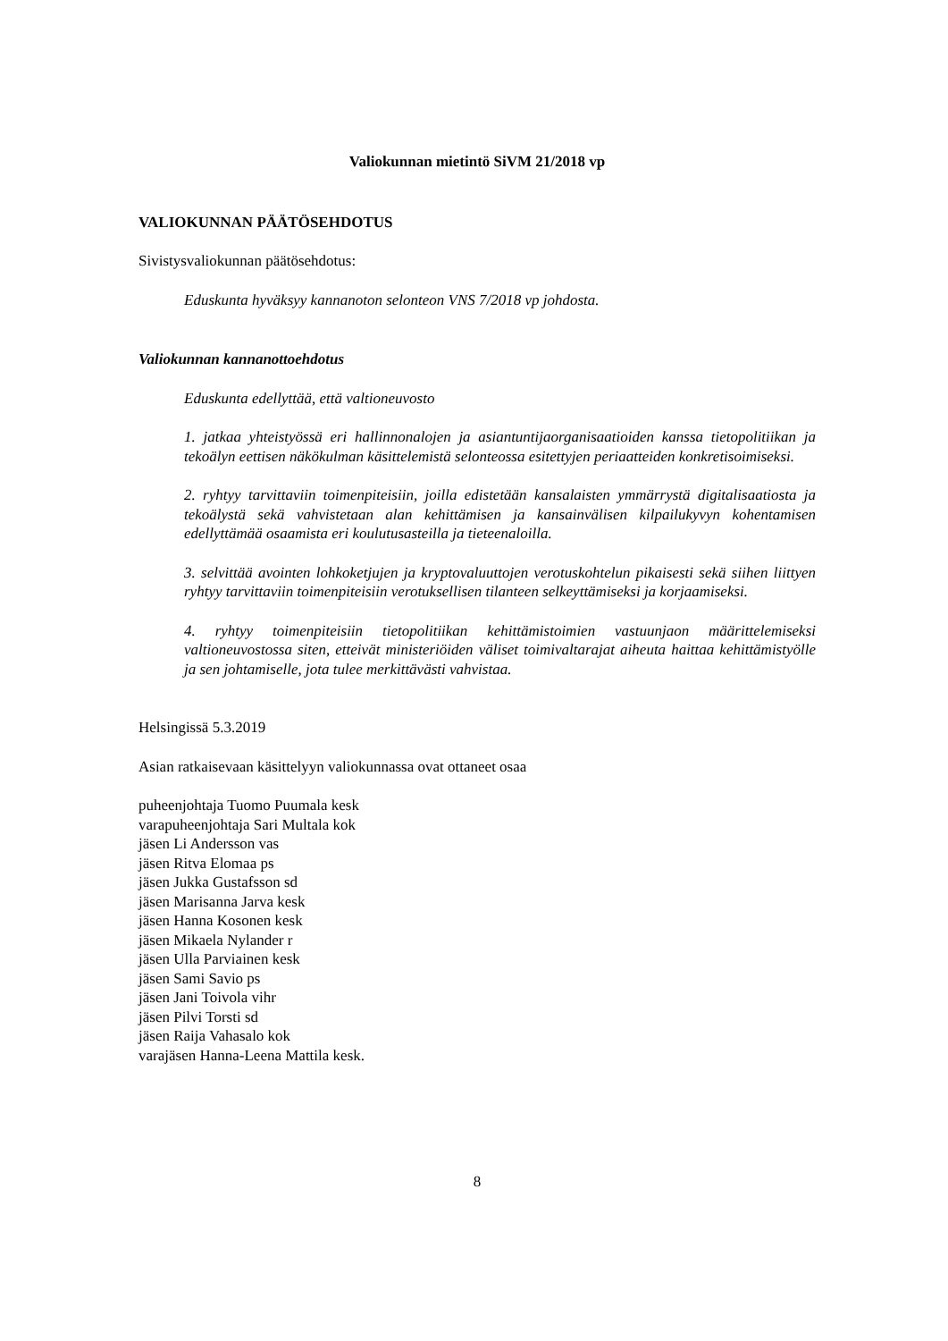Valiokunnan mietintö SiVM 21/2018 vp
VALIOKUNNAN PÄÄTÖSEHDOTUS
Sivistysvaliokunnan päätösehdotus:
Eduskunta hyväksyy kannanoton selonteon VNS 7/2018 vp johdosta.
Valiokunnan kannanottoehdotus
Eduskunta edellyttää, että valtioneuvosto
1. jatkaa yhteistyössä eri hallinnonalojen ja asiantuntijaorganisaatioiden kanssa tietopolitiikan ja tekoälyn eettisen näkökulman käsittelemistä selonteossa esitettyjen periaatteiden konkretisoimiseksi.
2. ryhtyy tarvittaviin toimenpiteisiin, joilla edistetään kansalaisten ymmärrystä digitalisaatiosta ja tekoälystä sekä vahvistetaan alan kehittämisen ja kansainvälisen kilpailukyvyn kohentamisen edellyttämää osaamista eri koulutusasteilla ja tieteenaloilla.
3. selvittää avointen lohkoketjujen ja kryptovaluuttojen verotuskohtelun pikaisesti sekä siihen liittyen ryhtyy tarvittaviin toimenpiteisiin verotuksellisen tilanteen selkeyttämiseksi ja korjaamiseksi.
4. ryhtyy toimenpiteisiin tietopolitiikan kehittämistoimien vastuunjaon määrittelemiseksi valtioneuvostossa siten, etteivät ministeriöiden väliset toimivaltarajat aiheuta haittaa kehittämistyölle ja sen johtamiselle, jota tulee merkittävästi vahvistaa.
Helsingissä 5.3.2019
Asian ratkaisevaan käsittelyyn valiokunnassa ovat ottaneet osaa
puheenjohtaja Tuomo Puumala kesk
varapuheenjohtaja Sari Multala kok
jäsen Li Andersson vas
jäsen Ritva Elomaa ps
jäsen Jukka Gustafsson sd
jäsen Marisanna Jarva kesk
jäsen Hanna Kosonen kesk
jäsen Mikaela Nylander r
jäsen Ulla Parviainen kesk
jäsen Sami Savio ps
jäsen Jani Toivola vihr
jäsen Pilvi Torsti sd
jäsen Raija Vahasalo kok
varajäsen Hanna-Leena Mattila kesk.
8